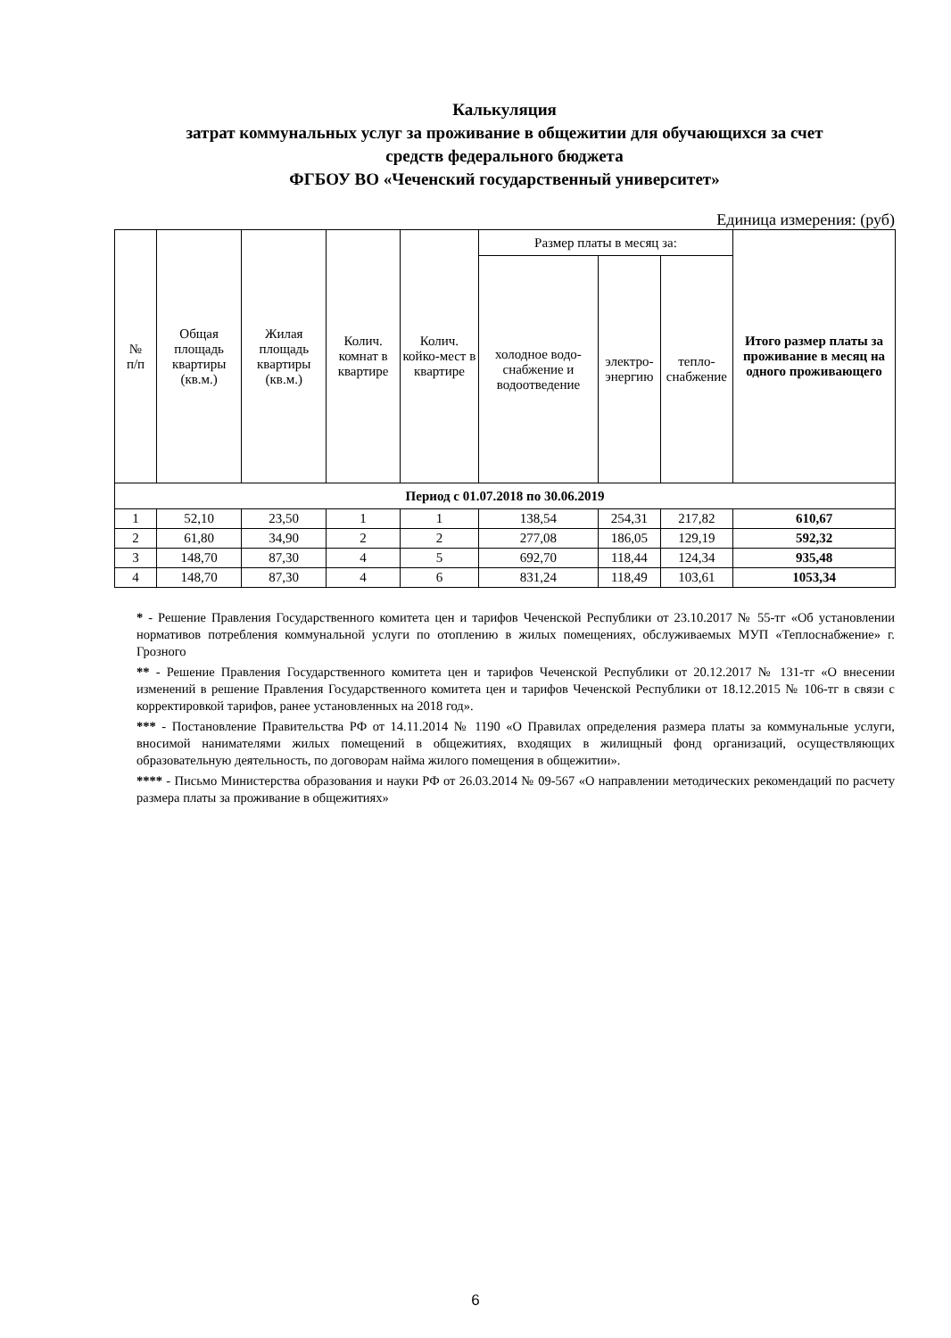Калькуляция
затрат коммунальных услуг за проживание в общежитии для обучающихся за счет
средств федерального бюджета
ФГБОУ ВО «Чеченский государственный университет»
Единица измерения: (руб)
| № п/п | Общая площадь квартиры (кв.м.) | Жилая площадь квартиры (кв.м.) | Колич. комнат в квартире | Колич. койко-мест в квартире | Размер платы в месяц за: | | | Итого размер платы за проживание в месяц на одного проживающего |
| --- | --- | --- | --- | --- | --- | --- | --- | --- |
| | | | | | холодное водо-снабжение и водоотведение | электро-энергию | тепло-снабжение | |
| Период с 01.07.2018 по 30.06.2019 | | | | | | | | |
| 1 | 52,10 | 23,50 | 1 | 1 | 138,54 | 254,31 | 217,82 | 610,67 |
| 2 | 61,80 | 34,90 | 2 | 2 | 277,08 | 186,05 | 129,19 | 592,32 |
| 3 | 148,70 | 87,30 | 4 | 5 | 692,70 | 118,44 | 124,34 | 935,48 |
| 4 | 148,70 | 87,30 | 4 | 6 | 831,24 | 118,49 | 103,61 | 1053,34 |
* - Решение Правления Государственного комитета цен и тарифов Чеченской Республики от 23.10.2017 № 55-тг «Об установлении нормативов потребления коммунальной услуги по отоплению в жилых помещениях, обслуживаемых МУП «Теплоснабжение» г. Грозного
** - Решение Правления Государственного комитета цен и тарифов Чеченской Республики от 20.12.2017 № 131-тг «О внесении изменений в решение Правления Государственного комитета цен и тарифов Чеченской Республики от 18.12.2015 № 106-тг в связи с корректировкой тарифов, ранее установленных на 2018 год».
*** - Постановление Правительства РФ от 14.11.2014 № 1190 «О Правилах определения размера платы за коммунальные услуги, вносимой нанимателями жилых помещений в общежитиях, входящих в жилищный фонд организаций, осуществляющих образовательную деятельность, по договорам найма жилого помещения в общежитии».
**** - Письмо Министерства образования и науки РФ от 26.03.2014 № 09-567 «О направлении методических рекомендаций по расчету размера платы за проживание в общежитиях»
6